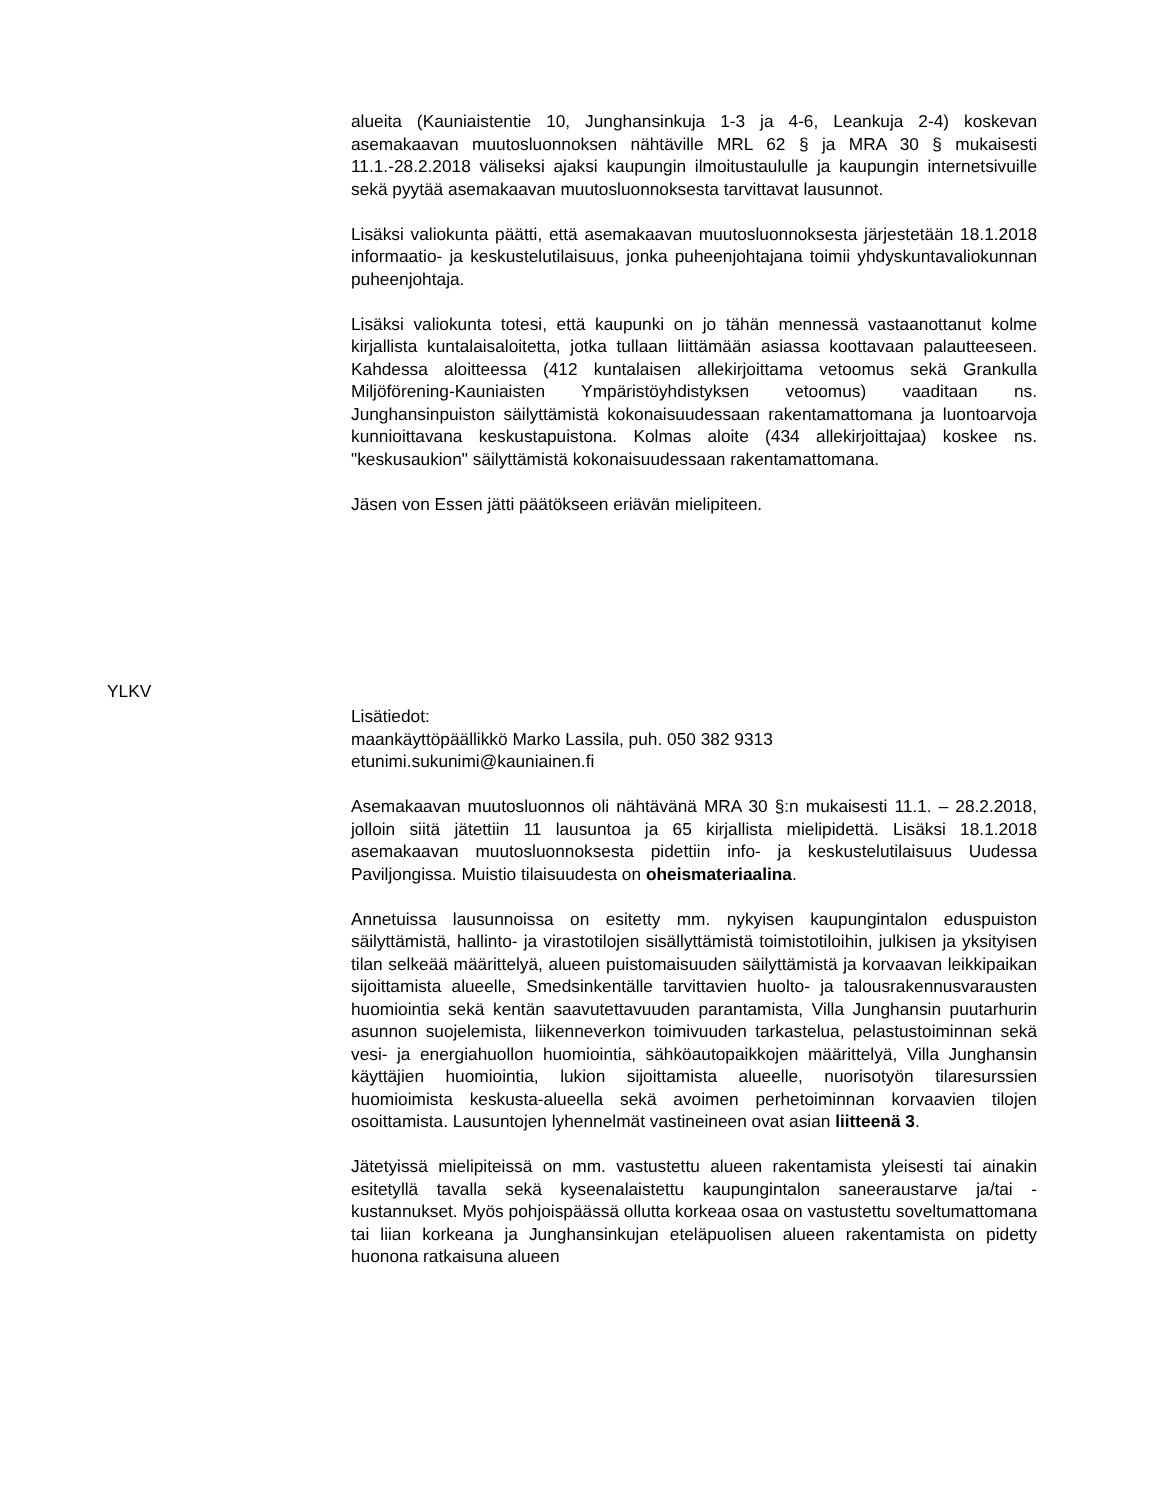alueita (Kauniaistentie 10, Junghansinkuja 1-3 ja 4-6, Leankuja 2-4) koskevan asemakaavan muutosluonnoksen nähtäville MRL 62 § ja MRA 30 § mukaisesti 11.1.-28.2.2018 väliseksi ajaksi kaupungin ilmoitustaululle ja kaupungin internetsivuille sekä pyytää asemakaavan muutosluonnoksesta tarvittavat lausunnot.
Lisäksi valiokunta päätti, että asemakaavan muutosluonnoksesta järjestetään 18.1.2018 informaatio- ja keskustelutilaisuus, jonka puheenjohtajana toimii yhdyskuntavaliokunnan puheenjohtaja.
Lisäksi valiokunta totesi, että kaupunki on jo tähän mennessä vastaanottanut kolme kirjallista kuntalaisaloitetta, jotka tullaan liittämään asiassa koottavaan palautteeseen. Kahdessa aloitteessa (412 kuntalaisen allekirjoittama vetoomus sekä Grankulla Miljöförening-Kauniaisten Ympäristöyhdistyksen vetoomus) vaaditaan ns. Junghansinpuiston säilyttämistä kokonaisuudessaan rakentamattomana ja luontoarvoja kunnioittavana keskustapuistona. Kolmas aloite (434 allekirjoittajaa) koskee ns. "keskusaukion" säilyttämistä kokonaisuudessaan rakentamattomana.
Jäsen von Essen jätti päätökseen eriävän mielipiteen.
YLKV
Lisätiedot:
maankäyttöpäällikkö Marko Lassila, puh. 050 382 9313
etunimi.sukunimi@kauniainen.fi
Asemakaavan muutosluonnos oli nähtävänä MRA 30 §:n mukaisesti 11.1. – 28.2.2018, jolloin siitä jätettiin 11 lausuntoa ja 65 kirjallista mielipidettä. Lisäksi 18.1.2018 asemakaavan muutosluonnoksesta pidettiin info- ja keskustelutilaisuus Uudessa Paviljongissa. Muistio tilaisuudesta on oheismateriaalina.
Annetuissa lausunnoissa on esitetty mm. nykyisen kaupungintalon eduspuiston säilyttämistä, hallinto- ja virastotilojen sisällyttämistä toimistotiloihin, julkisen ja yksityisen tilan selkeää määrittelyä, alueen puistomaisuuden säilyttämistä ja korvaavan leikkipaikan sijoittamista alueelle, Smedsinkentälle tarvittavien huolto- ja talousrakennusvarausten huomiointia sekä kentän saavutettavuuden parantamista, Villa Junghansin puutarhurin asunnon suojelemista, liikenneverkon toimivuuden tarkastelua, pelastustoiminnan sekä vesi- ja energiahuollon huomiointia, sähköautopaikkojen määrittelyä, Villa Junghansin käyttäjien huomiointia, lukion sijoittamista alueelle, nuorisotyön tilaresurssien huomioimista keskusta-alueella sekä avoimen perhetoiminnan korvaavien tilojen osoittamista. Lausuntojen lyhennelmät vastineineen ovat asian liitteenä 3.
Jätetyissä mielipiteissä on mm. vastustettu alueen rakentamista yleisesti tai ainakin esitetyllä tavalla sekä kyseenalaistettu kaupungintalon saneeraustarve ja/tai -kustannukset. Myös pohjoispäässä ollutta korkeaa osaa on vastustettu soveltumattomana tai liian korkeana ja Junghansinkujan eteläpuolisen alueen rakentamista on pidetty huonona ratkaisuna alueen